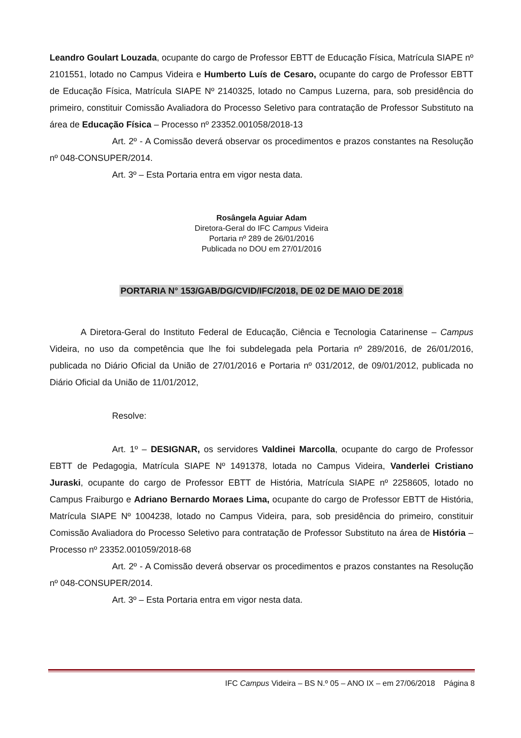Leandro Goulart Louzada, ocupante do cargo de Professor EBTT de Educação Física, Matrícula SIAPE nº 2101551, lotado no Campus Videira e Humberto Luís de Cesaro, ocupante do cargo de Professor EBTT de Educação Física, Matrícula SIAPE Nº 2140325, lotado no Campus Luzerna, para, sob presidência do primeiro, constituir Comissão Avaliadora do Processo Seletivo para contratação de Professor Substituto na área de Educação Física – Processo nº 23352.001058/2018-13
Art. 2º - A Comissão deverá observar os procedimentos e prazos constantes na Resolução nº 048-CONSUPER/2014.
Art. 3º – Esta Portaria entra em vigor nesta data.
Rosângela Aguiar Adam
Diretora-Geral do IFC Campus Videira
Portaria nº 289 de 26/01/2016
Publicada no DOU em 27/01/2016
PORTARIA N° 153/GAB/DG/CVID/IFC/2018, DE 02 DE MAIO DE 2018
A Diretora-Geral do Instituto Federal de Educação, Ciência e Tecnologia Catarinense – Campus Videira, no uso da competência que lhe foi subdelegada pela Portaria nº 289/2016, de 26/01/2016, publicada no Diário Oficial da União de 27/01/2016 e Portaria nº 031/2012, de 09/01/2012, publicada no Diário Oficial da União de 11/01/2012,
Resolve:
Art. 1º – DESIGNAR, os servidores Valdinei Marcolla, ocupante do cargo de Professor EBTT de Pedagogia, Matrícula SIAPE Nº 1491378, lotada no Campus Videira, Vanderlei Cristiano Juraski, ocupante do cargo de Professor EBTT de História, Matrícula SIAPE nº 2258605, lotado no Campus Fraiburgo e Adriano Bernardo Moraes Lima, ocupante do cargo de Professor EBTT de História, Matrícula SIAPE Nº 1004238, lotado no Campus Videira, para, sob presidência do primeiro, constituir Comissão Avaliadora do Processo Seletivo para contratação de Professor Substituto na área de História – Processo nº 23352.001059/2018-68
Art. 2º - A Comissão deverá observar os procedimentos e prazos constantes na Resolução nº 048-CONSUPER/2014.
Art. 3º – Esta Portaria entra em vigor nesta data.
IFC Campus Videira – BS N.º 05 – ANO IX – em 27/06/2018 Página 8